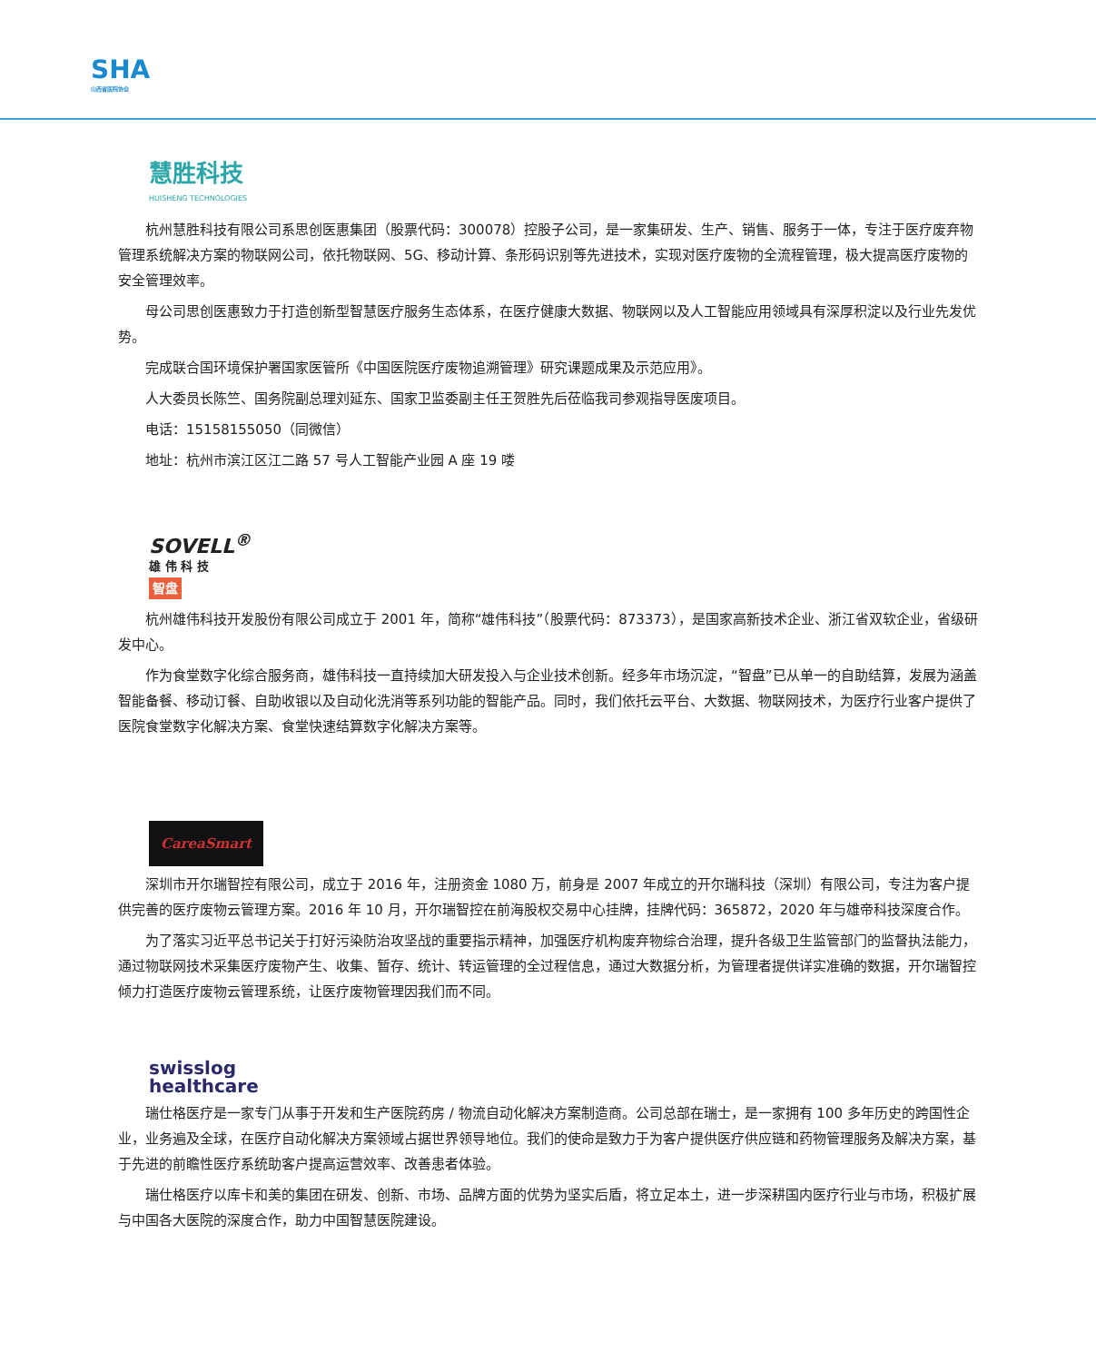SHA
山西省医院协会
慧胜科技
HUISHENG TECHNOLOGIES
杭州慧胜科技有限公司系思创医惠集团（股票代码：300078）控股子公司，是一家集研发、生产、销售、服务于一体，专注于医疗废弃物管理系统解决方案的物联网公司，依托物联网、5G、移动计算、条形码识别等先进技术，实现对医疗废物的全流程管理，极大提高医疗废物的安全管理效率。
母公司思创医惠致力于打造创新型智慧医疗服务生态体系，在医疗健康大数据、物联网以及人工智能应用领域具有深厚积淀以及行业先发优势。
完成联合国环境保护署国家医管所《中国医院医疗废物追溯管理》研究课题成果及示范应用》。
人大委员长陈竺、国务院副总理刘延东、国家卫监委副主任王贺胜先后莅临我司参观指导医废项目。
电话：15158155050（同微信）
地址：杭州市滨江区江二路 57 号人工智能产业园 A 座 19 喽
SOVELL<sup>®</sup>
雄 伟 科 技
智盘
杭州雄伟科技开发股份有限公司成立于 2001 年，简称“雄伟科技”（股票代码：873373），是国家高新技术企业、浙江省双软企业，省级研发中心。
作为食堂数字化综合服务商，雄伟科技一直持续加大研发投入与企业技术创新。经多年市场沉淀，“智盘”已从单一的自助结算，发展为涵盖智能备餐、移动订餐、自助收银以及自动化洗消等系列功能的智能产品。同时，我们依托云平台、大数据、物联网技术，为医疗行业客户提供了医院食堂数字化解决方案、食堂快速结算数字化解决方案等。
CareaSmart
深圳市开尔瑞智控有限公司，成立于 2016 年，注册资金 1080 万，前身是 2007 年成立的开尔瑞科技（深圳）有限公司，专注为客户提供完善的医疗废物云管理方案。2016 年 10 月，开尔瑞智控在前海股权交易中心挂牌，挂牌代码：365872，2020 年与雄帝科技深度合作。
为了落实习近平总书记关于打好污染防治攻坚战的重要指示精神，加强医疗机构废弃物综合治理，提升各级卫生监管部门的监督执法能力，通过物联网技术采集医疗废物产生、收集、暂存、统计、转运管理的全过程信息，通过大数据分析，为管理者提供详实准确的数据，开尔瑞智控倾力打造医疗废物云管理系统，让医疗废物管理因我们而不同。
swisslog
healthcare
瑞仕格医疗是一家专门从事于开发和生产医院药房 / 物流自动化解决方案制造商。公司总部在瑞士，是一家拥有 100 多年历史的跨国性企业，业务遍及全球，在医疗自动化解决方案领域占据世界领导地位。我们的使命是致力于为客户提供医疗供应链和药物管理服务及解决方案，基于先进的前瞻性医疗系统助客户提高运营效率、改善患者体验。
瑞仕格医疗以库卡和美的集团在研发、创新、市场、品牌方面的优势为坚实后盾，将立足本土，进一步深耕国内医疗行业与市场，积极扩展与中国各大医院的深度合作，助力中国智慧医院建设。